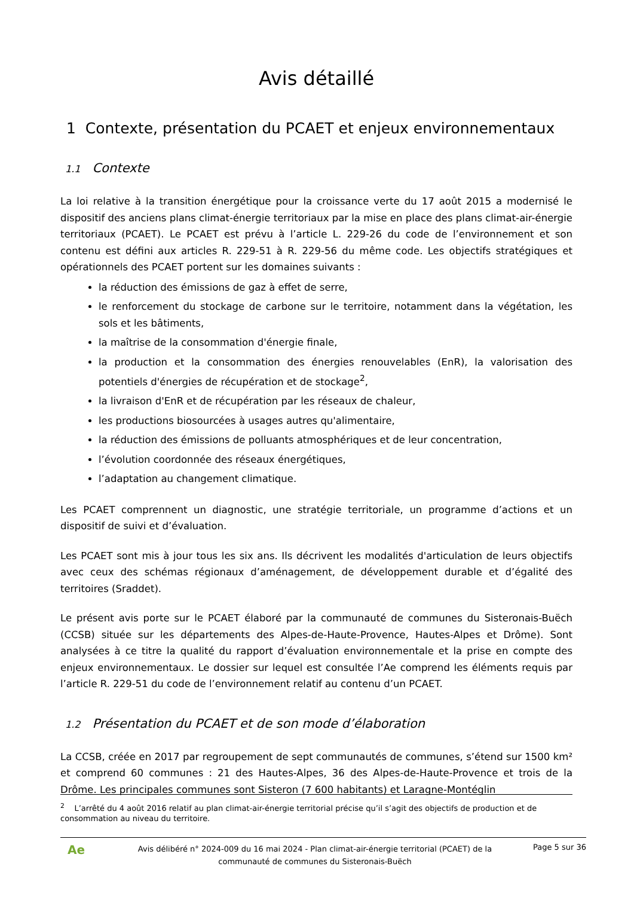Avis détaillé
1 Contexte, présentation du PCAET et enjeux environnementaux
1.1 Contexte
La loi relative à la transition énergétique pour la croissance verte du 17 août 2015 a modernisé le dispositif des anciens plans climat-énergie territoriaux par la mise en place des plans climat-air-énergie territoriaux (PCAET). Le PCAET est prévu à l’article L. 229-26 du code de l’environnement et son contenu est défini aux articles R. 229-51 à R. 229-56 du même code. Les objectifs stratégiques et opérationnels des PCAET portent sur les domaines suivants :
la réduction des émissions de gaz à effet de serre,
le renforcement du stockage de carbone sur le territoire, notamment dans la végétation, les sols et les bâtiments,
la maîtrise de la consommation d'énergie finale,
la production et la consommation des énergies renouvelables (EnR), la valorisation des potentiels d'énergies de récupération et de stockage<sup>2</sup>,
la livraison d'EnR et de récupération par les réseaux de chaleur,
les productions biosourcées à usages autres qu'alimentaire,
la réduction des émissions de polluants atmosphériques et de leur concentration,
l’évolution coordonnée des réseaux énergétiques,
l’adaptation au changement climatique.
Les PCAET comprennent un diagnostic, une stratégie territoriale, un programme d’actions et un dispositif de suivi et d’évaluation.
Les PCAET sont mis à jour tous les six ans. Ils décrivent les modalités d'articulation de leurs objectifs avec ceux des schémas régionaux d’aménagement, de développement durable et d’égalité des territoires (Sraddet).
Le présent avis porte sur le PCAET élaboré par la communauté de communes du Sisteronais-Buëch (CCSB) située sur les départements des Alpes-de-Haute-Provence, Hautes-Alpes et Drôme). Sont analysées à ce titre la qualité du rapport d’évaluation environnementale et la prise en compte des enjeux environnementaux. Le dossier sur lequel est consultée l’Ae comprend les éléments requis par l’article R. 229-51 du code de l’environnement relatif au contenu d’un PCAET.
1.2 Présentation du PCAET et de son mode d’élaboration
La CCSB, créée en 2017 par regroupement de sept communautés de communes, s’étend sur 1500 km² et comprend 60 communes : 21 des Hautes-Alpes, 36 des Alpes-de-Haute-Provence et trois de la Drôme. Les principales communes sont Sisteron (7 600 habitants) et Laragne-Montéglin
<sup>2</sup> L’arrêté du 4 août 2016 relatif au plan climat-air-énergie territorial précise qu’il s’agit des objectifs de production et de consommation au niveau du territoire.
Ae
Avis délibéré n° 2024-009 du 16 mai 2024 - Plan climat-air-énergie territorial (PCAET) de la communauté de communes du Sisteronais-Buëch
Page 5 sur 36